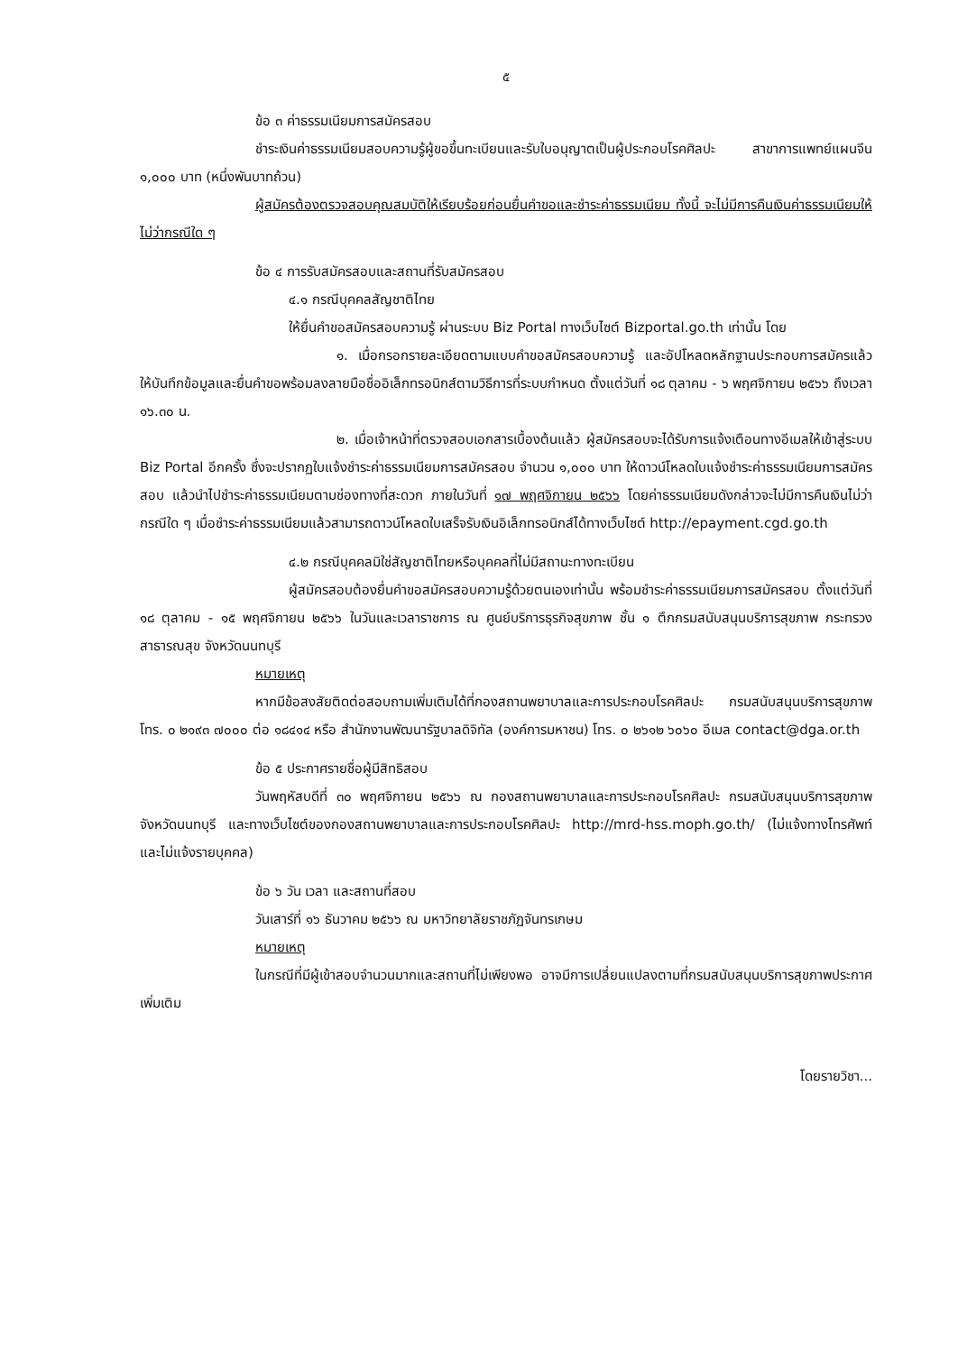๕
ข้อ ๓ ค่าธรรมเนียมการสมัครสอบ
ชำระเงินค่าธรรมเนียมสอบความรู้ผู้ขอขึ้นทะเบียนและรับใบอนุญาตเป็นผู้ประกอบโรคศิลปะ สาขาการแพทย์แผนจีน ๑,๐๐๐ บาท (หนึ่งพันบาทถ้วน)
ผู้สมัครต้องตรวจสอบคุณสมบัติให้เรียบร้อยก่อนยื่นคำขอและชำระค่าธรรมเนียม ทั้งนี้ จะไม่มีการคืนเงินค่าธรรมเนียมให้ไม่ว่ากรณีใด ๆ
ข้อ ๔ การรับสมัครสอบและสถานที่รับสมัครสอบ
๔.๑ กรณีบุคคลสัญชาติไทย
ให้ยื่นคำขอสมัครสอบความรู้ ผ่านระบบ Biz Portal ทางเว็บไซต์ Bizportal.go.th เท่านั้น โดย
๑. เมื่อกรอกรายละเอียดตามแบบคำขอสมัครสอบความรู้ และอัปโหลดหลักฐานประกอบการสมัครแล้ว ให้บันทึกข้อมูลและยื่นคำขอพร้อมลงลายมือชื่ออิเล็กทรอนิกส์ตามวิธีการที่ระบบกำหนด ตั้งแต่วันที่ ๑๘ ตุลาคม - ๖ พฤศจิกายน ๒๕๖๖ ถึงเวลา ๑๖.๓๐ น.
๒. เมื่อเจ้าหน้าที่ตรวจสอบเอกสารเบื้องต้นแล้ว ผู้สมัครสอบจะได้รับการแจ้งเตือนทางอีเมลให้เข้าสู่ระบบ Biz Portal อีกครั้ง ซึ่งจะปรากฏใบแจ้งชำระค่าธรรมเนียมการสมัครสอบ จำนวน ๑,๐๐๐ บาท ให้ดาวน์โหลดใบแจ้งชำระค่าธรรมเนียมการสมัครสอบ แล้วนำไปชำระค่าธรรมเนียมตามช่องทางที่สะดวก ภายในวันที่ ๑๗ พฤศจิกายน ๒๕๖๖ โดยค่าธรรมเนียมดังกล่าวจะไม่มีการคืนเงินไม่ว่ากรณีใด ๆ เมื่อชำระค่าธรรมเนียมแล้วสามารถดาวน์โหลดใบเสร็จรับเงินอิเล็กทรอนิกส์ได้ทางเว็บไซต์ http://epayment.cgd.go.th
๔.๒ กรณีบุคคลมิใช่สัญชาติไทยหรือบุคคลที่ไม่มีสถานะทางทะเบียน
ผู้สมัครสอบต้องยื่นคำขอสมัครสอบความรู้ด้วยตนเองเท่านั้น พร้อมชำระค่าธรรมเนียมการสมัครสอบ ตั้งแต่วันที่ ๑๘ ตุลาคม - ๑๕ พฤศจิกายน ๒๕๖๖ ในวันและเวลาราชการ ณ ศูนย์บริการธุรกิจสุขภาพ ชั้น ๑ ตึกกรมสนับสนุนบริการสุขภาพ กระทรวงสาธารณสุข จังหวัดนนทบุรี
หมายเหตุ
หากมีข้อสงสัยติดต่อสอบถามเพิ่มเติมได้ที่กองสถานพยาบาลและการประกอบโรคศิลปะ กรมสนับสนุนบริการสุขภาพ โทร. ๐ ๒๑๙๓ ๗๐๐๐ ต่อ ๑๘๔๑๔ หรือ สำนักงานพัฒนารัฐบาลดิจิทัล (องค์การมหาชน) โทร. ๐ ๒๖๑๒ ๖๐๖๐ อีเมล contact@dga.or.th
ข้อ ๕ ประกาศรายชื่อผู้มีสิทธิสอบ
วันพฤหัสบดีที่ ๓๐ พฤศจิกายน ๒๕๖๖ ณ กองสถานพยาบาลและการประกอบโรคศิลปะ กรมสนับสนุนบริการสุขภาพ จังหวัดนนทบุรี และทางเว็บไซต์ของกองสถานพยาบาลและการประกอบโรคศิลปะ http://mrd-hss.moph.go.th/ (ไม่แจ้งทางโทรศัพท์ และไม่แจ้งรายบุคคล)
ข้อ ๖ วัน เวลา และสถานที่สอบ
วันเสาร์ที่ ๑๖ ธันวาคม ๒๕๖๖ ณ มหาวิทยาลัยราชภัฏจันทรเกษม
หมายเหตุ
ในกรณีที่มีผู้เข้าสอบจำนวนมากและสถานที่ไม่เพียงพอ อาจมีการเปลี่ยนแปลงตามที่กรมสนับสนุนบริการสุขภาพประกาศเพิ่มเติม
โดยรายวิชา...